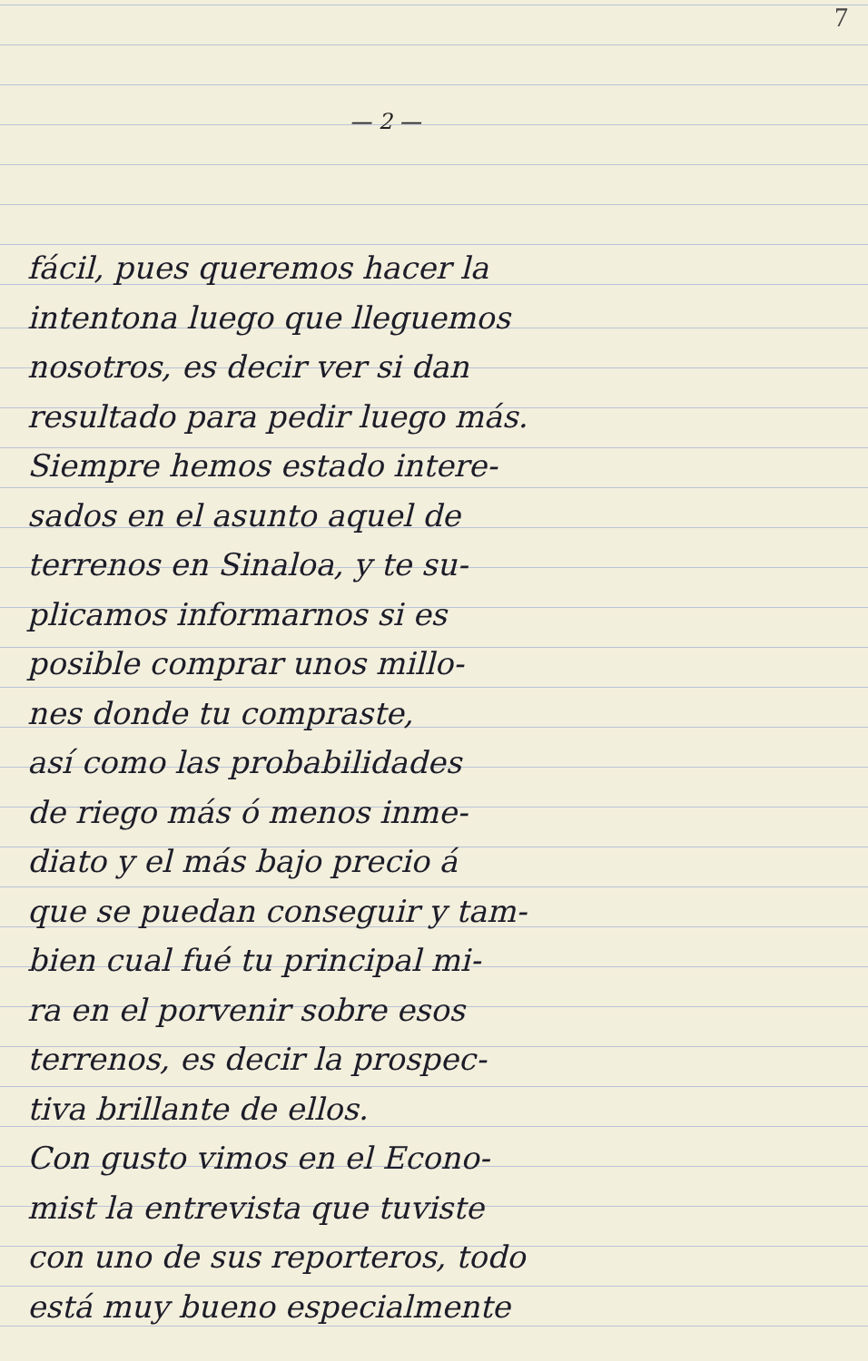7
— 2 —
fácil, pues queremos hacer la
intentona luego que lleguemos
nosotros, es decir ver si dan
resultado para pedir luego más.
Siempre hemos estado intere-
sados en el asunto aquel de
terrenos en Sinaloa, y te su-
plicamos informarnos si es
posible comprar unos millo-
nes donde tu compraste,
así como las probabilidades
de riego más ó menos inme-
diato y el más bajo precio á
que se puedan conseguir y tam-
bien cual fué tu principal mi-
ra en el porvenir sobre esos
terrenos, es decir la prospec-
tiva brillante de ellos.
Con gusto vimos en el Econo-
mist la entrevista que tuviste
con uno de sus reporteros, todo
está muy bueno especialmente